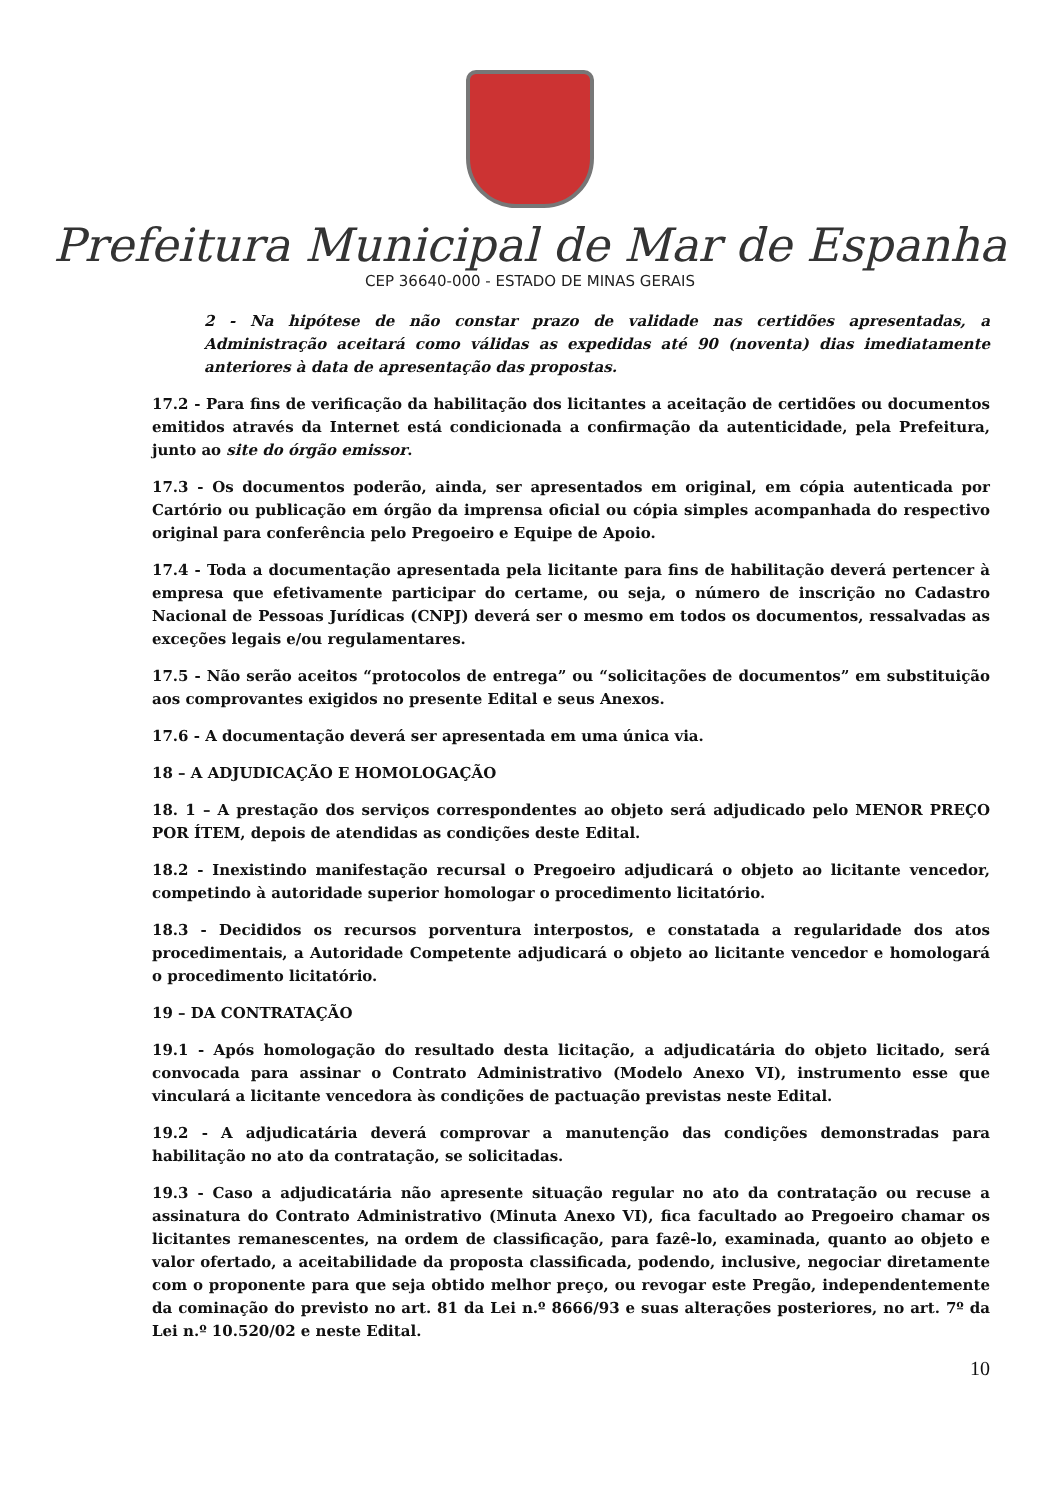Prefeitura Municipal de Mar de Espanha
CEP 36640-000 - ESTADO DE MINAS GERAIS
2 - Na hipótese de não constar prazo de validade nas certidões apresentadas, a Administração aceitará como válidas as expedidas até 90 (noventa) dias imediatamente anteriores à data de apresentação das propostas.
17.2 - Para fins de verificação da habilitação dos licitantes a aceitação de certidões ou documentos emitidos através da Internet está condicionada a confirmação da autenticidade, pela Prefeitura, junto ao site do órgão emissor.
17.3 - Os documentos poderão, ainda, ser apresentados em original, em cópia autenticada por Cartório ou publicação em órgão da imprensa oficial ou cópia simples acompanhada do respectivo original para conferência pelo Pregoeiro e Equipe de Apoio.
17.4 - Toda a documentação apresentada pela licitante para fins de habilitação deverá pertencer à empresa que efetivamente participar do certame, ou seja, o número de inscrição no Cadastro Nacional de Pessoas Jurídicas (CNPJ) deverá ser o mesmo em todos os documentos, ressalvadas as exceções legais e/ou regulamentares.
17.5 - Não serão aceitos “protocolos de entrega” ou “solicitações de documentos” em substituição aos comprovantes exigidos no presente Edital e seus Anexos.
17.6 - A documentação deverá ser apresentada em uma única via.
18 – A ADJUDICAÇÃO E HOMOLOGAÇÃO
18. 1 – A prestação dos serviços correspondentes ao objeto será adjudicado pelo MENOR PREÇO POR ÍTEM, depois de atendidas as condições deste Edital.
18.2 - Inexistindo manifestação recursal o Pregoeiro adjudicará o objeto ao licitante vencedor, competindo à autoridade superior homologar o procedimento licitatório.
18.3 - Decididos os recursos porventura interpostos, e constatada a regularidade dos atos procedimentais, a Autoridade Competente adjudicará o objeto ao licitante vencedor e homologará o procedimento licitatório.
19 – DA CONTRATAÇÃO
19.1 - Após homologação do resultado desta licitação, a adjudicatária do objeto licitado, será convocada para assinar o Contrato Administrativo (Modelo Anexo VI), instrumento esse que vinculará a licitante vencedora às condições de pactuação previstas neste Edital.
19.2 - A adjudicatária deverá comprovar a manutenção das condições demonstradas para habilitação no ato da contratação, se solicitadas.
19.3 - Caso a adjudicatária não apresente situação regular no ato da contratação ou recuse a assinatura do Contrato Administrativo (Minuta Anexo VI), fica facultado ao Pregoeiro chamar os licitantes remanescentes, na ordem de classificação, para fazê-lo, examinada, quanto ao objeto e valor ofertado, a aceitabilidade da proposta classificada, podendo, inclusive, negociar diretamente com o proponente para que seja obtido melhor preço, ou revogar este Pregão, independentemente da cominação do previsto no art. 81 da Lei n.º 8666/93 e suas alterações posteriores, no art. 7º da Lei n.º 10.520/02 e neste Edital.
10